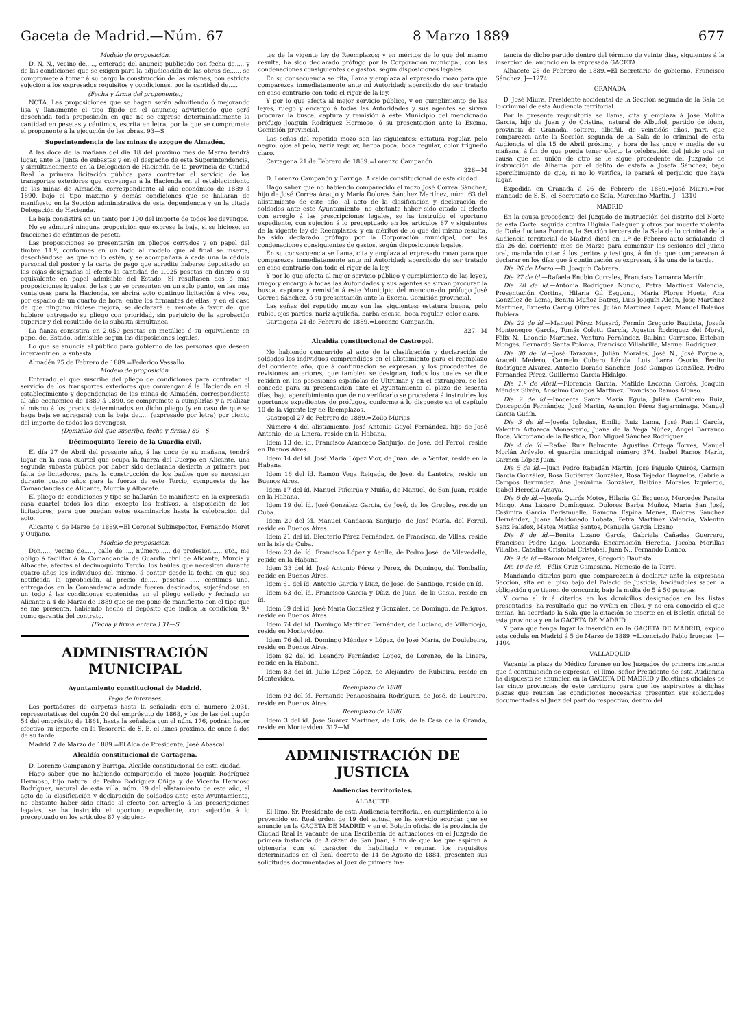Gaceta de Madrid.—Núm. 67 8 Marzo 1889 677
Modelo de proposición.
D. N. N., vecino de....., enterado del anuncio publicado con fecha de..... y de las condiciones que se exigen para la adjudicación de las obras de....., se compromete á tomar á su cargo la construcción de las mismas, con estricta sujeción á los expresados requisitos y condiciones, por la cantidad de.....
(Fecha y firma del proponente.)
NOTA. Las proposiciones que se hagan serán admitiendo ó mejorando lisa y llanamente el tipo fijado en el anuncio; advirtiendo que será desechada toda proposición en que no se exprese determinadamente la cantidad en pesetas y céntimos, escrita en letra, por la que se compromete el proponente á la ejecución de las obras. 93—S
Superintendencia de las minas de azogue de Almadén.
A las doce de la mañana del día 18 del próximo mes de Marzo tendrá lugar, ante la Junta de subastas y en el despacho de esta Superintendencia, y simultaneamente en la Delegación de Hacienda de la provincia de Ciudad Real la primera licitación pública para contratar el servicio de los transportes exteriores que convengan á la Hacienda en el establecimiento de las minas de Almadén, correspondiente al año económico de 1889 á 1890, bajo el tipo máximo y demás condiciones que se hallarán de manifiesto en la Sección administrativa de esta dependencia y en la citada Delegación de Hacienda.
La baja consistirá en un tanto por 100 del importe de todos los devengos.
No se admitirá ninguna proposición que exprese la baja, si se hiciese, en fracciones de céntimos de peseta.
Las proposiciones se presentarán en pliegos cerrados y en papel del timbre 11.º, conformes en un todo al modelo que al final se inserta, desechándose las que no lo estén, y se acompañará á cada una la cédula personal del postor y la carta de pago que acredite haberse depositado en las cajas designadas al efecto la cantidad de 1.025 pesetas en dinero ó su equivalente en papel admisible del Estado. Si resultasen dos ó más proposiciones iguales, de las que se presenten en un solo punto, en las más ventajosas para la Hacienda, se abrirá acto continuo licitación á viva voz, por espacio de un cuarto de hora, entre los firmantes de ellas; y en el caso de que ninguno hiciese mejora, se declarará el remate á favor del que hubiere entregado su pliego con prioridad, sin perjuicio de la aprobación superior y del resultado de la subasta simultanea.
La fianza consistirá en 2.050 pesetas en metálico ó su equivalente en papel del Estado, admisible según las disposiciones legales.
Lo que se anuncia al público para gobierno de las personas que deseen intervenir en la subasta.
Almadén 25 de Febrero de 1889.=Federico Vassallo.
Modelo de proposición.
Enterado el que suscribe del pliego de condiciones para contratar el servicio de los transportes exteriores que convengan á la Hacienda en el establecimiento y dependencias de las minas de Almadén, correspondiente al año económico de 1889 á 1890, se compromete á cumplirlas y á realizar el mismo á los precios determinados en dicho pliego (y en caso de que se haga baja se agregará) con la baja de..... (expresado por letra) por ciento del importe de todos los devengos).
(Domicilio del que suscribe, fecha y firma.) 89—S
Décimoquinto Tercio de la Guardia civil.
El día 27 de Abril del presente año, á las once de su mañana, tendrá lugar en la casa cuartel que ocupa la fuerza del Cuerpo en Alicante, una segunda subasta pública por haber sido declarada desierta la primera por falta de licitadores, para la construcción de los baúles que se necesiten durante cuatro años para la fuerza de este Tercio, compuesta de las Comandancias de Alicante, Murcia y Albacete.
El pliego de condiciones y tipo se hallarán de manifiesto en la expresada casa cuartel todos los días, excepto los festivos, á disposición de los licitadores, para que puedan estos examinarlos hasta la celebración del acto.
Alicante 4 de Marzo de 1889.=El Coronel Subinspector, Fernando Moret y Quijano.
Modelo de proposición.
Don....., vecino de....., calle de....., número....., de profesión....., etc., me obligo á facilitar á la Comandancia de Guardia civil de Alicante, Murcia y Albacete, afectas al décimoquinto Tercio, los baúles que necesiten durante cuatro años los individuos del mismo, á contar desde la fecha en que sea notificada la aprobación, al precio de..... pesetas ..... céntimos uno, entregados en la Comandancia adonde fueren destinados, sujetándose en un todo á las condiciones contenidas en el pliego sellado y fechado en Alicante á 4 de Marzo de 1889 que se me pone de manifiesto con el tipo que se me presenta, habiendo hecho el depósito que indica la condición 9.ª como garantía del contrato.
(Fecha y firma entera.) 31—S
ADMINISTRACIÓN MUNICIPAL
Ayuntamiento constitucional de Madrid.
Pago de intereses.
Los portadores de carpetas hasta la señalada con el número 2.031, representativas del cupón 20 del empréstito de 1868, y los de las del cupón 54 del empréstito de 1861, hasta la señalada con el núm. 176, podrán hacer efectivo su importe en la Tesorería de S. E. el lunes próximo, de once á dos de su tarde.
Madrid 7 de Marzo de 1889.=El Alcalde Presidente, José Abascal.
Alcaldía constitucional de Cartagena.
D. Lorenzo Campanón y Barriga, Alcalde constitucional de esta ciudad.
Hago saber que no habiendo comparecido el mozo Joaquín Rodríguez Hermoso, hijo natural de Pedro Rodríguez Oñiga y de Vicenta Hermoso Rodríguez, natural de esta villa, núm. 19 del alistamiento de este año, al acto de la clasificación y declaración de soldados ante este Ayuntamiento, no obstante haber sido citado al efecto con arreglo á las prescripciones legales, se ha instruído el oportuno expediente, con sujeción á lo preceptuado en los artículos 87 y siguien-
tes de la vigente ley de Reemplazos; y en méritos de lo que del mismo resulta, ha sido declarado prófugo por la Corporación municipal, con las condenaciones consiguientes de gastos, según disposiciones legales.
En su consecuencia se cita, llama y emplaza al expresado mozo para que comparezca inmediatamente ante mi Autoridad; apercibido de ser tratado en caso contrario con todo el rigor de la ley.
Y por lo que afecta al mejor servicio público, y en cumplimiento de las leyes, ruego y encargo á todas las Autoridades y sus agentes se sirvan procurar la busca, captura y remisión á este Municipio del mencionado prófugo Joaquín Rodríguez Hermoso, ó su presentación ante la Excma. Comisión provincial.
Las señas del repetido mozo son las siguientes: estatura regular, pelo negro, ojos al pelo, nariz regular, barba poca, boca regular, color trigueño claro.
Cartagena 21 de Febrero de 1889.=Lorenzo Campanón.
328—M
D. Lorenzo Campanón y Barriga, Alcalde constitucional de esta ciudad.
Hago saber que no habiendo comparecido el mozo José Correa Sánchez, hijo de José Correa Araujo y María Dolores Sánchez Martínez, núm. 63 del alistamiento de este año, al acto de la clasificación y declaración de soldados ante este Ayuntamiento, no obstante haber sido citado al efecto con arreglo á las prescripciones legales, se ha instruído el oportuno expediente, con sujeción á lo preceptuado en los artículos 87 y siguientes de la vigente ley de Reemplazos; y en méritos de lo que del mismo resulta, ha sido declarado prófugo por la Corporación municipal, con las condenaciones consiguientes de gastos, según disposiciones legales.
En su consecuencia se llama, cita y emplaza al expresado mozo para que comparezca inmediatamente ante mi Autoridad; apercibido de ser tratado en caso contrario con todo el rigor de la ley.
Y por lo que afecta al mejor servicio público y cumplimiento de las leyes, ruego y encargo á todas las Autoridades y sus agentes se sirvan procurar la busca, captura y remisión á este Municipio del mencionado prófugo José Correa Sánchez, ó su presentación ante la Excma. Comisión provincial.
Las señas del repetido mozo son las siguientes: estatura buena, pelo rubio, ojos pardos, nariz aguileña, barba escasa, boca regular, color claro.
Cartagena 21 de Febrero de 1889.=Lorenzo Campanón.
327—M
Alcaldía constitucional de Castropol.
No habiendo concurrido al acto de la clasificación y declaración de soldados los individuos comprendidos en el alistamiento para el reemplazo del corriente año, que á continuación se expresan, y los procedentes de revisiones anteriores, que también se designan, todos los cuales se dice residen en las posesiones españolas de Ultramar y en el extranjero, se les concede para su presentación ante el Ayuntamiento el plazo de sesenta días; bajo apercibimiento que de no verificarlo se procederá á instruirles los oportunos expedientes de prófugos, conforme á lo dispuesto en el capítulo 10 de la vigente ley de Reemplazos.
Castropol 27 de Febrero de 1889.=Zoilo Murias.
Número 4 del alistamiento. José Antonio Gayol Fernández, hijo de José Antonio, de la Linera, reside en la Habana.
Idem 13 del íd. Francisco Arancedo Sanjurjo, de José, del Ferrol, reside en Buenos Aires.
Idem 14 del íd. José María López Vior, de Juan, de la Ventar, reside en la Habana.
Idem 16 del íd. Ramón Vega Reigada, de José, de Lantoira, reside en Buenos Aires.
Idem 17 del íd. Manuel Piñeirúa y Muiña, de Manuel, de San Juan, reside en la Habana.
Idem 19 del íd. José González García, de José, de los Greples, reside en Cuba.
Idem 20 del íd. Manuel Candaosa Sanjurjo, de José María, del Ferrol, reside en Buenos Aires.
Idem 21 del íd. Eleuterio Pérez Fernández, de Francisco, de Villas, reside en la isla de Cuba.
Idem 23 del íd. Francisco López y Aenlle, de Pedro José, de Vilavedelle, reside en la Habana
Idem 33 del íd. José Antonio Pérez y Pérez, de Domingo, del Tombalín, reside en Buenos Aires.
Idem 61 del íd. Antonio García y Díaz, de José, de Santiago, reside en íd.
Idem 63 del íd. Francisco García y Díaz, de Juan, de la Casia, reside en íd.
Idem 69 del íd. José María González y González, de Domingo, de Peligros, reside en Buenos Aires.
Idem 74 del íd. Domingo Martínez Fernández, de Luciano, de Villaricejo, reside en Montevideo.
Idem 76 del íd. Domingo Méndez y López, de José María, de Doulebeira, reside en Buenos Aires.
Idem 82 del íd. Leandro Fernández López, de Lorenzo, de la Linera, reside en la Habana.
Idem 83 del íd. Julio López López, de Alejandro, de Rubieira, reside en Montevideo.
Reemplazo de 1888.
Idem 92 del íd. Fernando Penacosbaira Rodríguez, de José, de Loureiro, reside en Buenos Aires.
Reemplazo de 1886.
Idem 3 del íd. José Suárez Martínez, de Luis, de la Casa de la Granda, reside en Montevideo. 317—M
ADMINISTRACIÓN DE JUSTICIA
Audiencias territoriales.
ALBACETE
El Ilmo. Sr. Presidente de esta Audiencia territorial, en cumplimiento á lo prevenido en Real orden de 19 del actual, se ha servido acordar que se anuncie en la GACETA DE MADRID y en el Boletín oficial de la provincia de Ciudad Real la vacante de una Escribanía de actuaciones en el Juzgado de primera instancia de Alcázar de San Juan, á fin de que los que aspiren á obtenerla con el carácter de habilitado y reunan los requisitos determinados en el Real decreto de 14 de Agosto de 1884, presenten sus solicitudes documentadas al Juez de primera ins-
tancia de dicho partido dentro del término de veinte días, siguientes á la inserción del anuncio en la expresada GACETA.
Albacete 28 de Febrero de 1889.=El Secretario de gobierno, Francisco Sánchez. J—1274
GRANADA
D. José Miura, Presidente accidental de la Sección segunda de la Sala de lo criminal de esta Audiencia territorial.
Por la presente requisitoria se llama, cita y emplaza á José Molina García, hijo de Juan y de Cristina, natural de Albuñol, partido de ídem, provincia de Granada, soltero, albañil, de veintidós años, para que comparezca ante la Sección segunda de la Sala de lo criminal de esta Audiencia el día 15 de Abril próximo, y hora de las once y media de su mañana, á fin de que pueda tener efecto la celebración del juicio oral en causa que en unión de otro se le sigue procedente del Juzgado de instrucción de Alhama por el delito de estafa á Josefa Sánchez; bajo apercibimiento de que, si no lo verifica, le parará el perjuicio que haya lugar.
Expedida en Granada á 26 de Febrero de 1889.=José Miura.=Por mandado de S. S., el Secretario de Sala, Marcelino Martín. J—1310
MADRID
En la causa procedente del Juzgado de instrucción del distrito del Norte de esta Corte, seguida contra Higinia Balaguer y otros por muerte violenta de Doña Luciana Borcino, la Sección tercera de la Sala de lo criminal de la Audiencia territorial de Madrid dictó en 1.º de Febrero auto señalando el día 26 del corriente mes de Marzo para comenzar las sesiones del juicio oral, mandando citar á los peritos y testigos, á fin de que comparezcan á declarar en los días que á continuación se expresan, á la una de la tarde.
Día 26 de Marzo.—D. Joaquín Cabrera.
Día 27 de íd.—Rafaela Enobio Corrales, Francisca Lamarca Martín.
Día 28 de íd.—Antonia Rodríguez Nuncio, Petra Martínez Valencia, Presentación Cortina, Hilaria Gil Esqueno, María Flores Huete, Ana González de Lema, Benita Muñoz Batres, Luis Joaquín Alcón, José Martínez Martínez, Ernesto Carrig Olivares, Julián Martínez López, Manuel Bolaños Rubiera.
Día 29 de íd.—Manuel Pérez Musaró, Fermín Gregorio Bautista, Josefa Montenegro García, Tomás Coletti García, Agustín Rodríguez del Moral, Félix N., Leoncio Martínez, Ventura Fernández, Balbina Carrasco, Esteban Monges, Bernardo Santa Polonia, Francisco Villabrille, Manuel Rodríguez.
Día 30 de íd.—José Tarazona, Julián Morales, José N., José Porjuela, Araceli Medero, Carmelo Cubero Lérida, Luis Larra Osorio, Benito Rodríguez Alvarez, Antonio Dorado Sánchez, José Campos González, Pedro Fernández Pérez, Guillermo García Hidalgo.
Día 1.º de Abril.—Florencia García, Matilde Lacoma Garcés, Joaquín Méndez Silvén, Anselmo Campos Martínez, Francisco Ramos Alonso.
Día 2 de íd.—Inocenta Santa María Eguía, Julián Carnicero Ruiz, Concepción Fernández, José Martín, Asunción Pérez Sagarminaga, Manuel García Gudín.
Día 3 de íd.—Josefa Iglesias, Emilio Ruiz Lama, José Ranjil García, Valentín Artozeca Monasterio, Juana de la Vega Núñez, Angel Barranco Roca, Victoriano de la Bastida, Don Miguel Sánchez Rodríguez.
Día 4 de íd.—Rafael Ruiz Belmonte, Agustina Ortega Torres, Manuel Morlán Arévalo, el guardia municipal número 374, Isabel Ramos Marín, Carmen López Juan.
Día 5 de íd.—Juan Pedro Rabadán Martín, José Pajuelo Quirós, Carmen García González, Rosa Gutiérrez González, Rosa Tejedor Hoyuelos, Gabriela Campos Bermúdez, Ana Jerónima González, Balbina Morales Izquierdo, Isabel Heredia Amaya.
Día 6 de íd.—Josefa Quirós Motos, Hilaria Gil Esqueno, Mercedes Paraita Mingo, Ana Lázaro Domínguez, Dolores Barba Muñoz, María San José, Casimira García Berismuelle, Ramona Espina Menés, Dolores Sánchez Hernández, Juana Maldonado Lobata, Petra Martínez Valencia, Valentín Sanz Palafox, Matea Matías Santos, Manuela García Lizano.
Día 8 de íd.—Benita Lizano García, Gabriela Cañadas Guerrero, Francisca Pedre Lago, Leonarda Encarnación Heredia, Jacoba Morillas Villalba, Catalina Cristóbal Cristóbal, Juan N., Fernando Blanco.
Día 9 de íd.—Ramón Melgares, Gregorio Bautista.
Día 10 de íd.—Félix Cruz Camesana, Nemesio de la Torre.
Mandando citarlos para que comparezcan á declarar ante la expresada Sección, sita en el piso bajo del Palacio de Justicia, haciéndoles saber la obligación que tienen de concurrir, bajo la multa de 5 á 50 pesetas.
Y como al ir á citarlos en los domicilios designados en las listas presentadas, ha resultado que no vivían en ellos, y no era conocido el que tenían, ha acordado la Sala que la citación se inserte en el Boletín oficial de esta provincia y en la GACETA DE MADRID.
Y para que tenga lugar la inserción en la GACETA DE MADRID, expido esta cédula en Madrid á 5 de Marzo de 1889.=Licenciado Pablo Iruegas. J—1404
VALLADOLID
Vacante la plaza de Médico forense en los Juzgados de primera instancia que á continuación se expresan, el Ilmo. señor Presidente de esta Audiencia ha dispuesto se anuncien en la GACETA DE MADRID y Boletines oficiales de las cinco provincias de este territorio para que los aspirantes á dichas plazas que reunan las condiciones necesarias presenten sus solicitudes documentadas al Juez del partido respectivo, dentro del